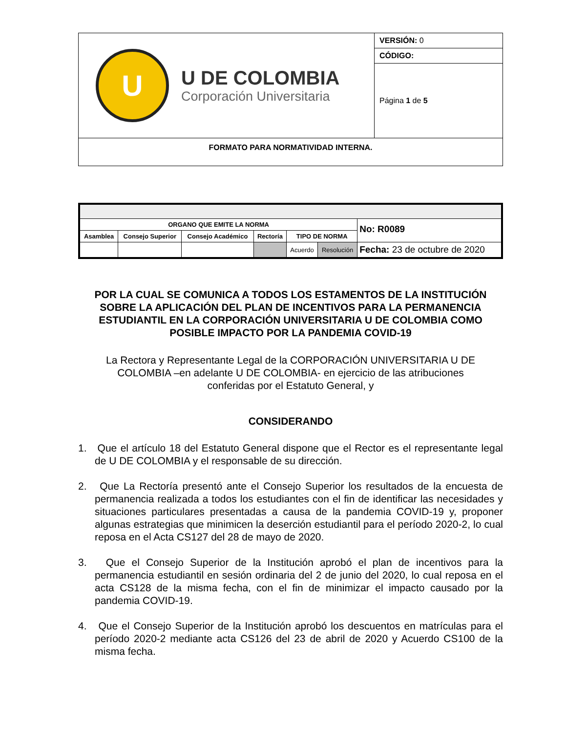| U U DE COLOMBIA Corporación Universitaria | VERSIÓN: 0 |
| | CÓDIGO: |
| | Página 1 de 5 |
| FORMATO PARA NORMATIVIDAD INTERNA. | |
| ORGANO QUE EMITE LA NORMA | | | | | | No: R0089 |
| Asamblea | Consejo Superior | Consejo Académico | Rectoría | TIPO DE NORMA | | |
| | | | | Acuerdo | Resolución | Fecha: 23 de octubre de 2020 |
POR LA CUAL SE COMUNICA A TODOS LOS ESTAMENTOS DE LA INSTITUCIÓN SOBRE LA APLICACIÓN DEL PLAN DE INCENTIVOS PARA LA PERMANENCIA ESTUDIANTIL EN LA CORPORACIÓN UNIVERSITARIA U DE COLOMBIA COMO POSIBLE IMPACTO POR LA PANDEMIA COVID-19
La Rectora y Representante Legal de la CORPORACIÓN UNIVERSITARIA U DE COLOMBIA –en adelante U DE COLOMBIA- en ejercicio de las atribuciones conferidas por el Estatuto General, y
CONSIDERANDO
1. Que el artículo 18 del Estatuto General dispone que el Rector es el representante legal de U DE COLOMBIA y el responsable de su dirección.
2. Que La Rectoría presentó ante el Consejo Superior los resultados de la encuesta de permanencia realizada a todos los estudiantes con el fin de identificar las necesidades y situaciones particulares presentadas a causa de la pandemia COVID-19 y, proponer algunas estrategias que minimicen la deserción estudiantil para el período 2020-2, lo cual reposa en el Acta CS127 del 28 de mayo de 2020.
3. Que el Consejo Superior de la Institución aprobó el plan de incentivos para la permanencia estudiantil en sesión ordinaria del 2 de junio del 2020, lo cual reposa en el acta CS128 de la misma fecha, con el fin de minimizar el impacto causado por la pandemia COVID-19.
4. Que el Consejo Superior de la Institución aprobó los descuentos en matrículas para el período 2020-2 mediante acta CS126 del 23 de abril de 2020 y Acuerdo CS100 de la misma fecha.